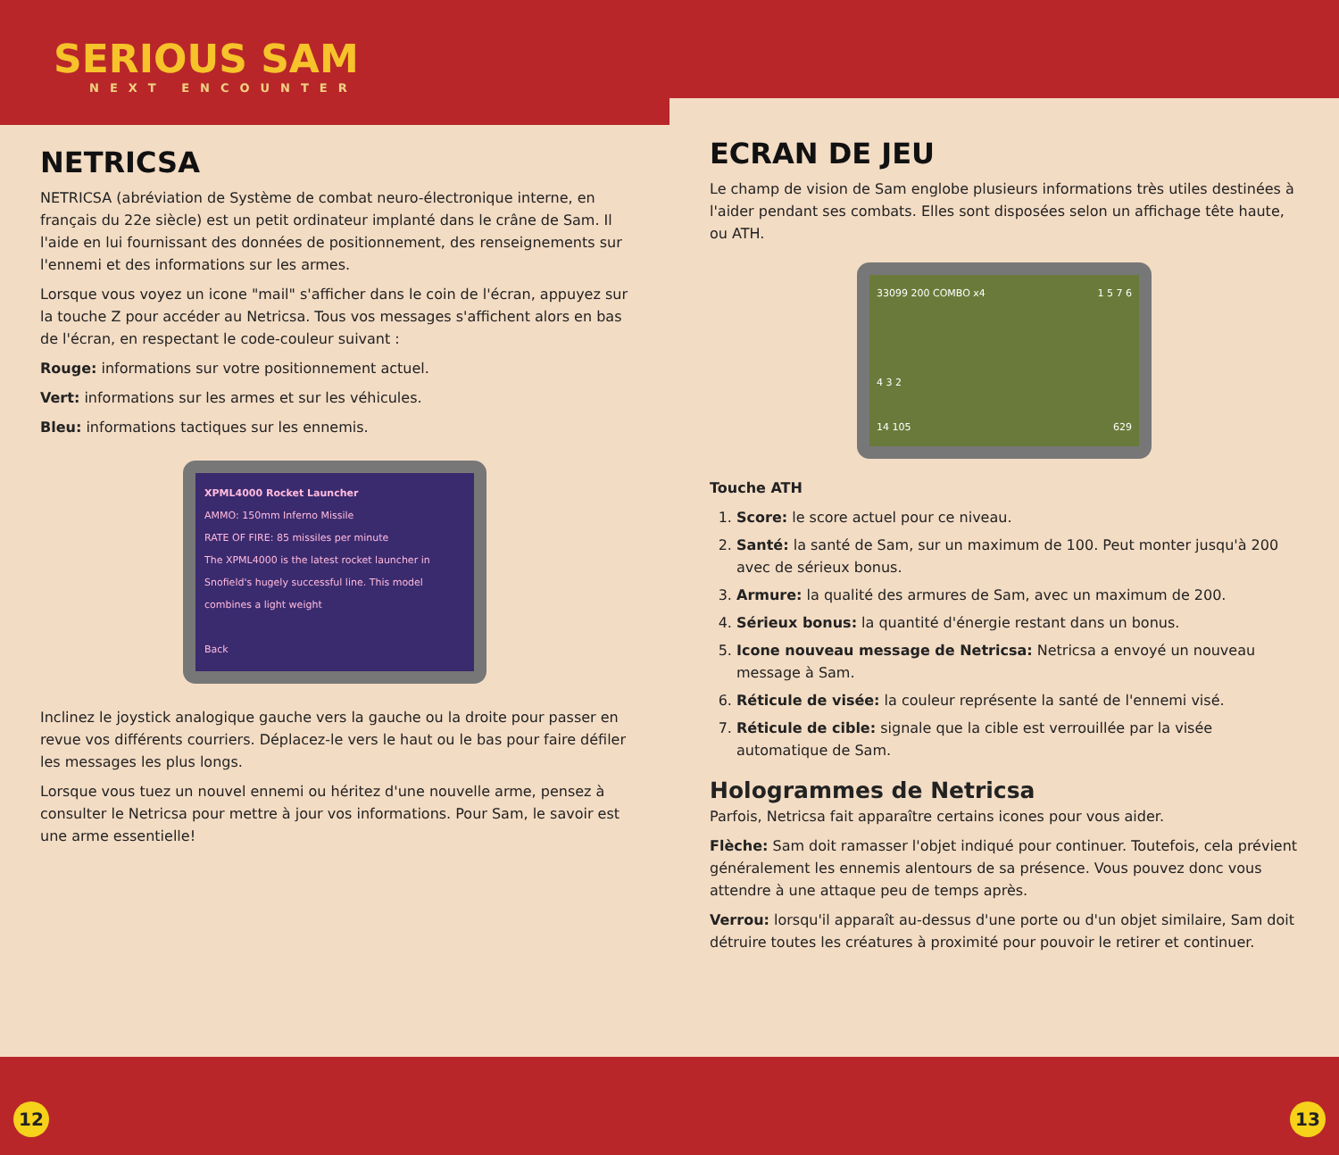SERIOUS SAM
NEXT ENCOUNTER
NETRICSA
NETRICSA (abréviation de Système de combat neuro-électronique interne, en français du 22e siècle) est un petit ordinateur implanté dans le crâne de Sam. Il l'aide en lui fournissant des données de positionnement, des renseignements sur l'ennemi et des informations sur les armes.
Lorsque vous voyez un icone "mail" s'afficher dans le coin de l'écran, appuyez sur la touche Z pour accéder au Netricsa. Tous vos messages s'affichent alors en bas de l'écran, en respectant le code-couleur suivant :
Rouge: informations sur votre positionnement actuel.
Vert: informations sur les armes et sur les véhicules.
Bleu: informations tactiques sur les ennemis.
XPML4000 Rocket Launcher
AMMO: 150mm Inferno Missile
RATE OF FIRE: 85 missiles per minute
The XPML4000 is the latest rocket launcher in Snofield's hugely successful line. This model combines a light weight
Back
Inclinez le joystick analogique gauche vers la gauche ou la droite pour passer en revue vos différents courriers. Déplacez-le vers le haut ou le bas pour faire défiler les messages les plus longs.
Lorsque vous tuez un nouvel ennemi ou héritez d'une nouvelle arme, pensez à consulter le Netricsa pour mettre à jour vos informations. Pour Sam, le savoir est une arme essentielle!
12
ECRAN DE JEU
Le champ de vision de Sam englobe plusieurs informations très utiles destinées à l'aider pendant ses combats. Elles sont disposées selon un affichage tête haute, ou ATH.
33099 200 COMBO x4 1 5 7 6
4 3 2
14 105 629
Touche ATH
1. Score: le score actuel pour ce niveau.
2. Santé: la santé de Sam, sur un maximum de 100. Peut monter jusqu'à 200 avec de sérieux bonus.
3. Armure: la qualité des armures de Sam, avec un maximum de 200.
4. Sérieux bonus: la quantité d'énergie restant dans un bonus.
5. Icone nouveau message de Netricsa: Netricsa a envoyé un nouveau message à Sam.
6. Réticule de visée: la couleur représente la santé de l'ennemi visé.
7. Réticule de cible: signale que la cible est verrouillée par la visée automatique de Sam.
Hologrammes de Netricsa
Parfois, Netricsa fait apparaître certains icones pour vous aider.
Flèche: Sam doit ramasser l'objet indiqué pour continuer. Toutefois, cela prévient généralement les ennemis alentours de sa présence. Vous pouvez donc vous attendre à une attaque peu de temps après.
Verrou: lorsqu'il apparaît au-dessus d'une porte ou d'un objet similaire, Sam doit détruire toutes les créatures à proximité pour pouvoir le retirer et continuer.
13